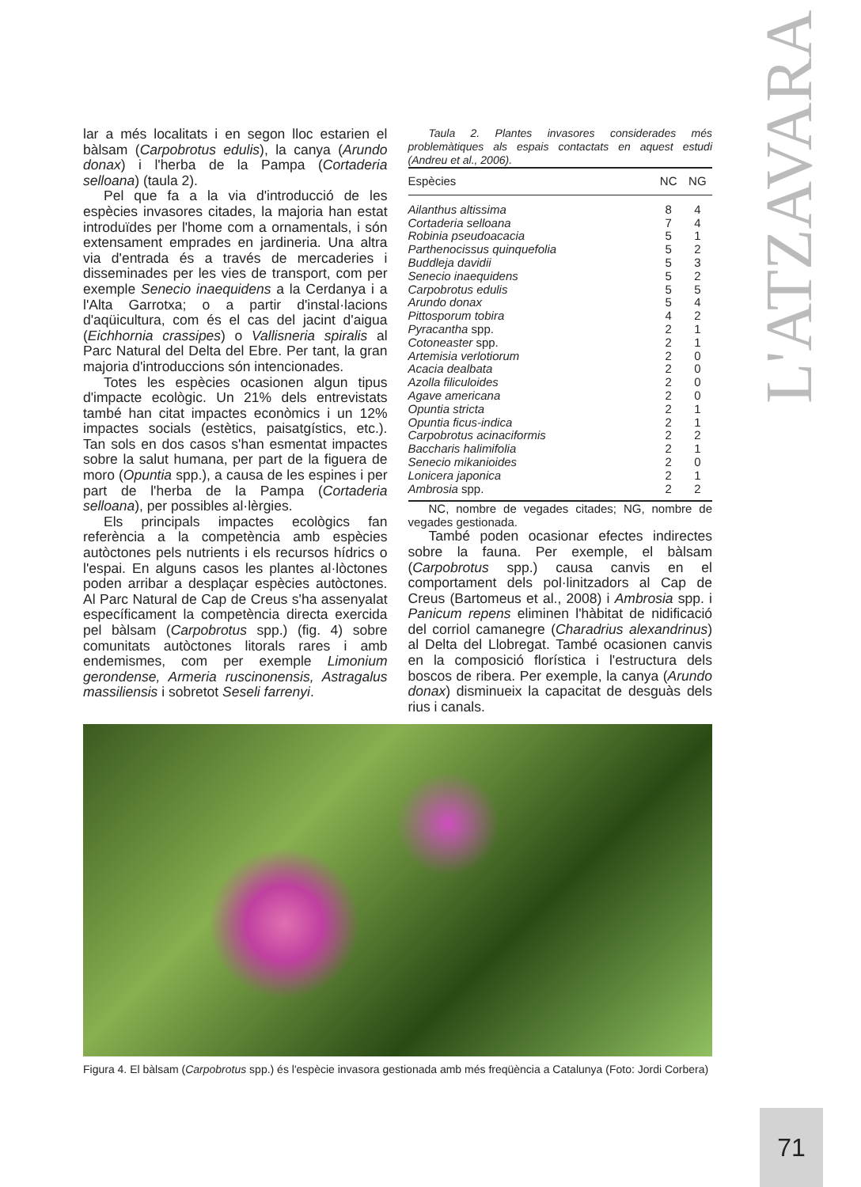L'ATZAVARA
lar a més localitats i en segon lloc estarien el bàlsam (Carpobrotus edulis), la canya (Arundo donax) i l'herba de la Pampa (Cortaderia selloana) (taula 2).
Pel que fa a la via d'introducció de les espècies invasores citades, la majoria han estat introduïdes per l'home com a ornamentals, i són extensament emprades en jardineria. Una altra via d'entrada és a través de mercaderies i disseminades per les vies de transport, com per exemple Senecio inaequidens a la Cerdanya i a l'Alta Garrotxa; o a partir d'instal·lacions d'aqüicultura, com és el cas del jacint d'aigua (Eichhornia crassipes) o Vallisneria spiralis al Parc Natural del Delta del Ebre. Per tant, la gran majoria d'introduccions són intencionades.
Totes les espècies ocasionen algun tipus d'impacte ecològic. Un 21% dels entrevistats també han citat impactes econòmics i un 12% impactes socials (estètics, paisatgístics, etc.). Tan sols en dos casos s'han esmentat impactes sobre la salut humana, per part de la figuera de moro (Opuntia spp.), a causa de les espines i per part de l'herba de la Pampa (Cortaderia selloana), per possibles al·lèrgies.
Els principals impactes ecològics fan referència a la competència amb espècies autòctones pels nutrients i els recursos hídrics o l'espai. En alguns casos les plantes al·lòctones poden arribar a desplaçar espècies autòctones. Al Parc Natural de Cap de Creus s'ha assenyalat específicament la competència directa exercida pel bàlsam (Carpobrotus spp.) (fig. 4) sobre comunitats autòctones litorals rares i amb endemismes, com per exemple Limonium gerondense, Armeria ruscinonensis, Astragalus massiliensis i sobretot Seseli farrenyi.
Taula 2. Plantes invasores considerades més problemàtiques als espais contactats en aquest estudi (Andreu et al., 2006).
| Espècies | NC | NG |
| --- | --- | --- |
| Ailanthus altissima | 8 | 4 |
| Cortaderia selloana | 7 | 4 |
| Robinia pseudoacacia | 5 | 1 |
| Parthenocissus quinquefolia | 5 | 2 |
| Buddleja davidii | 5 | 3 |
| Senecio inaequidens | 5 | 2 |
| Carpobrotus edulis | 5 | 5 |
| Arundo donax | 5 | 4 |
| Pittosporum tobira | 4 | 2 |
| Pyracantha spp. | 2 | 1 |
| Cotoneaster spp. | 2 | 1 |
| Artemisia verlotiorum | 2 | 0 |
| Acacia dealbata | 2 | 0 |
| Azolla filiculoides | 2 | 0 |
| Agave americana | 2 | 0 |
| Opuntia stricta | 2 | 1 |
| Opuntia ficus-indica | 2 | 1 |
| Carpobrotus acinaciformis | 2 | 2 |
| Baccharis halimifolia | 2 | 1 |
| Senecio mikanioides | 2 | 0 |
| Lonicera japonica | 2 | 1 |
| Ambrosia spp. | 2 | 2 |
NC, nombre de vegades citades; NG, nombre de vegades gestionada.
També poden ocasionar efectes indirectes sobre la fauna. Per exemple, el bàlsam (Carpobrotus spp.) causa canvis en el comportament dels pol·linitzadors al Cap de Creus (Bartomeus et al., 2008) i Ambrosia spp. i Panicum repens eliminen l'hàbitat de nidificació del corriol camanegre (Charadrius alexandrinus) al Delta del Llobregat. També ocasionen canvis en la composició florística i l'estructura dels boscos de ribera. Per exemple, la canya (Arundo donax) disminueix la capacitat de desguàs dels rius i canals.
Figura 4. El bàlsam (Carpobrotus spp.) és l'espècie invasora gestionada amb més freqüència a Catalunya (Foto: Jordi Corbera)
71